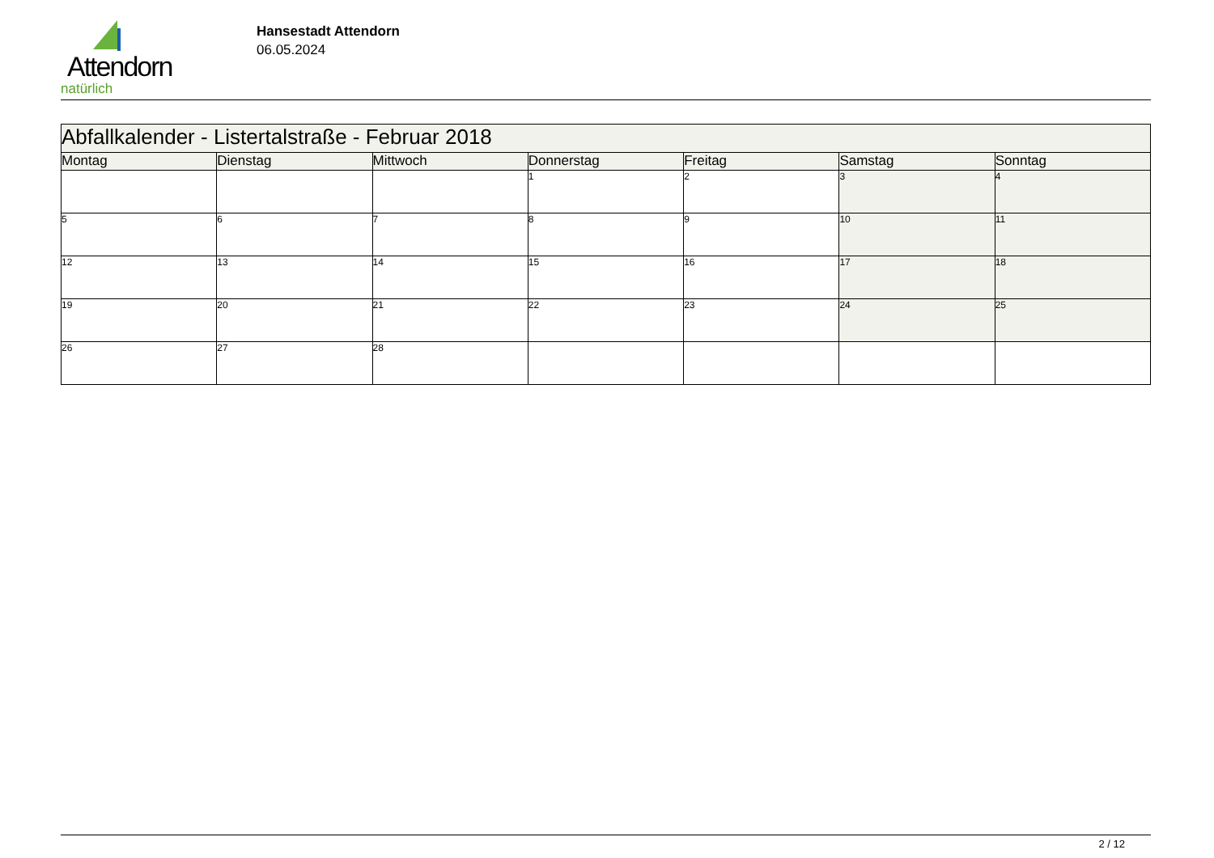Attendorn
natürlich
Hansestadt Attendorn
06.05.2024
| Abfallkalender - Listertalstraße - Februar 2018 | | | | | | |
| Montag | Dienstag | Mittwoch | Donnerstag | Freitag | Samstag | Sonntag |
| | | | 1 | 2 | 3 | 4 |
| 5 | 6 | 7 | 8 | 9 | 10 | 11 |
| 12 | 13 | 14 | 15 | 16 | 17 | 18 |
| 19 | 20 | 21 | 22 | 23 | 24 | 25 |
| 26 | 27 | 28 | | | | |
2 / 12